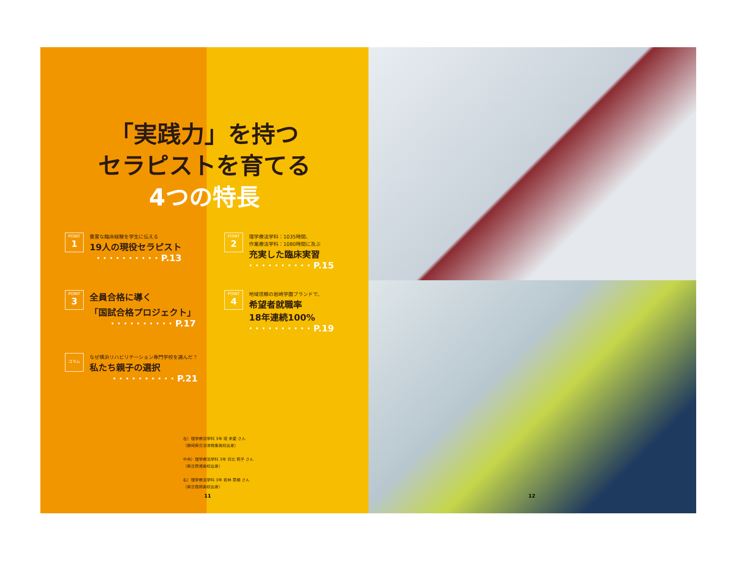「実践力」を持つ
セラピストを育てる
4つの特長
POINT
1
豊富な臨床経験を学生に伝える
19人の現役セラピスト
· · · · · · · · · · P.13
POINT
2
理学療法学科：1035時間、
作業療法学科：1080時間に及ぶ
充実した臨床実習
· · · · · · · · · · P.15
POINT
3
全員合格に導く
「国試合格プロジェクト」
· · · · · · · · · · P.17
POINT
4
地域信頼の岩崎学園ブランドで、
希望者就職率
18年連続100%
· · · · · · · · · · P.19
コラム
なぜ横浜リハビリテーション専門学校を選んだ？
私たち親子の選択
· · · · · · · · · · P.21
左）理学療法学科 3年 堤 未愛 さん
（静岡県立沼津商業高校出身）
中央）理学療法学科 3年 日比 莉子 さん
（県立西湘高校出身）
右）理学療法学科 3年 若林 菜摘 さん
（県立荏田高校出身）
11
12